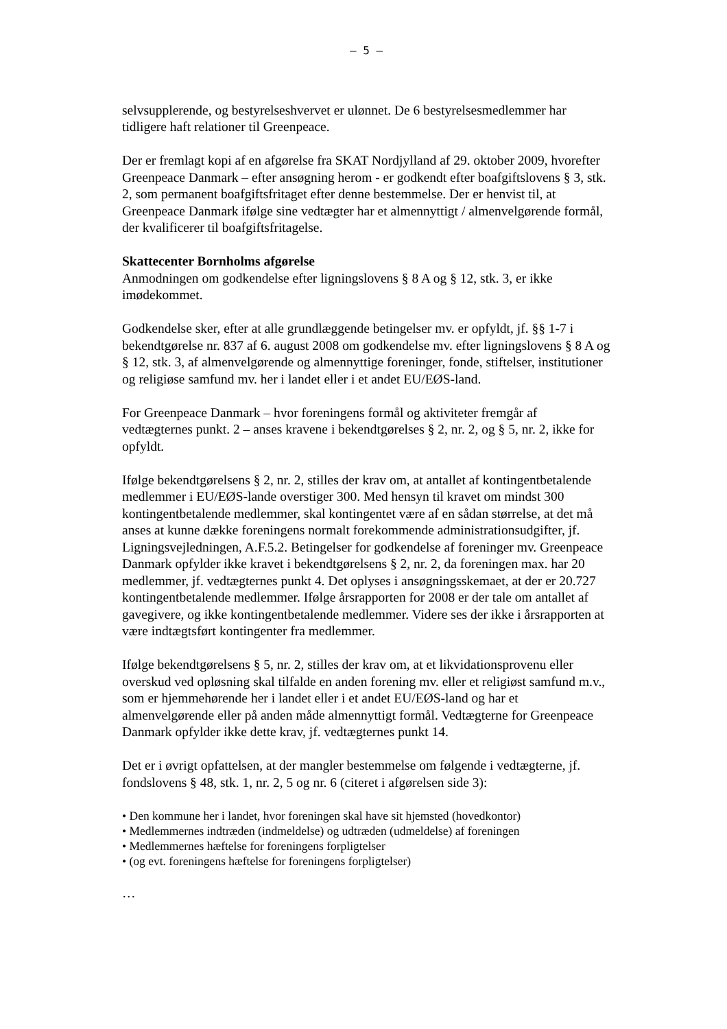– 5 –
selvsupplerende, og bestyrelseshvervet er ulønnet. De 6 bestyrelsesmedlemmer har tidligere haft relationer til Greenpeace.
Der er fremlagt kopi af en afgørelse fra SKAT Nordjylland af 29. oktober 2009, hvorefter Greenpeace Danmark – efter ansøgning herom - er godkendt efter boafgiftslovens § 3, stk. 2, som permanent boafgiftsfritaget efter denne bestemmelse. Der er henvist til, at Greenpeace Danmark ifølge sine vedtægter har et almennyttigt / almenvelgørende formål, der kvalificerer til boafgiftsfritagelse.
Skattecenter Bornholms afgørelse
Anmodningen om godkendelse efter ligningslovens § 8 A og § 12, stk. 3, er ikke imødekommet.
Godkendelse sker, efter at alle grundlæggende betingelser mv. er opfyldt, jf. §§ 1-7 i bekendtgørelse nr. 837 af 6. august 2008 om godkendelse mv. efter ligningslovens § 8 A og § 12, stk. 3, af almenvelgørende og almennyttige foreninger, fonde, stiftelser, institutioner og religiøse samfund mv. her i landet eller i et andet EU/EØS-land.
For Greenpeace Danmark – hvor foreningens formål og aktiviteter fremgår af vedtægternes punkt. 2 – anses kravene i bekendtgørelses § 2, nr. 2, og § 5, nr. 2, ikke for opfyldt.
Ifølge bekendtgørelsens § 2, nr. 2, stilles der krav om, at antallet af kontingentbetalende medlemmer i EU/EØS-lande overstiger 300. Med hensyn til kravet om mindst 300 kontingentbetalende medlemmer, skal kontingentet være af en sådan størrelse, at det må anses at kunne dække foreningens normalt forekommende administrationsudgifter, jf. Ligningsvejledningen, A.F.5.2. Betingelser for godkendelse af foreninger mv. Greenpeace Danmark opfylder ikke kravet i bekendtgørelsens § 2, nr. 2, da foreningen max. har 20 medlemmer, jf. vedtægternes punkt 4. Det oplyses i ansøgningsskemaet, at der er 20.727 kontingentbetalende medlemmer. Ifølge årsrapporten for 2008 er der tale om antallet af gavegivere, og ikke kontingentbetalende medlemmer. Videre ses der ikke i årsrapporten at være indtægtsført kontingenter fra medlemmer.
Ifølge bekendtgørelsens § 5, nr. 2, stilles der krav om, at et likvidationsprovenu eller overskud ved opløsning skal tilfalde en anden forening mv. eller et religiøst samfund m.v., som er hjemmehørende her i landet eller i et andet EU/EØS-land og har et almenvelgørende eller på anden måde almennyttigt formål. Vedtægterne for Greenpeace Danmark opfylder ikke dette krav, jf. vedtægternes punkt 14.
Det er i øvrigt opfattelsen, at der mangler bestemmelse om følgende i vedtægterne, jf. fondslovens § 48, stk. 1, nr. 2, 5 og nr. 6 (citeret i afgørelsen side 3):
• Den kommune her i landet, hvor foreningen skal have sit hjemsted (hovedkontor)
• Medlemmernes indtræden (indmeldelse) og udtræden (udmeldelse) af foreningen
• Medlemmernes hæftelse for foreningens forpligtelser
• (og evt. foreningens hæftelse for foreningens forpligtelser)
…